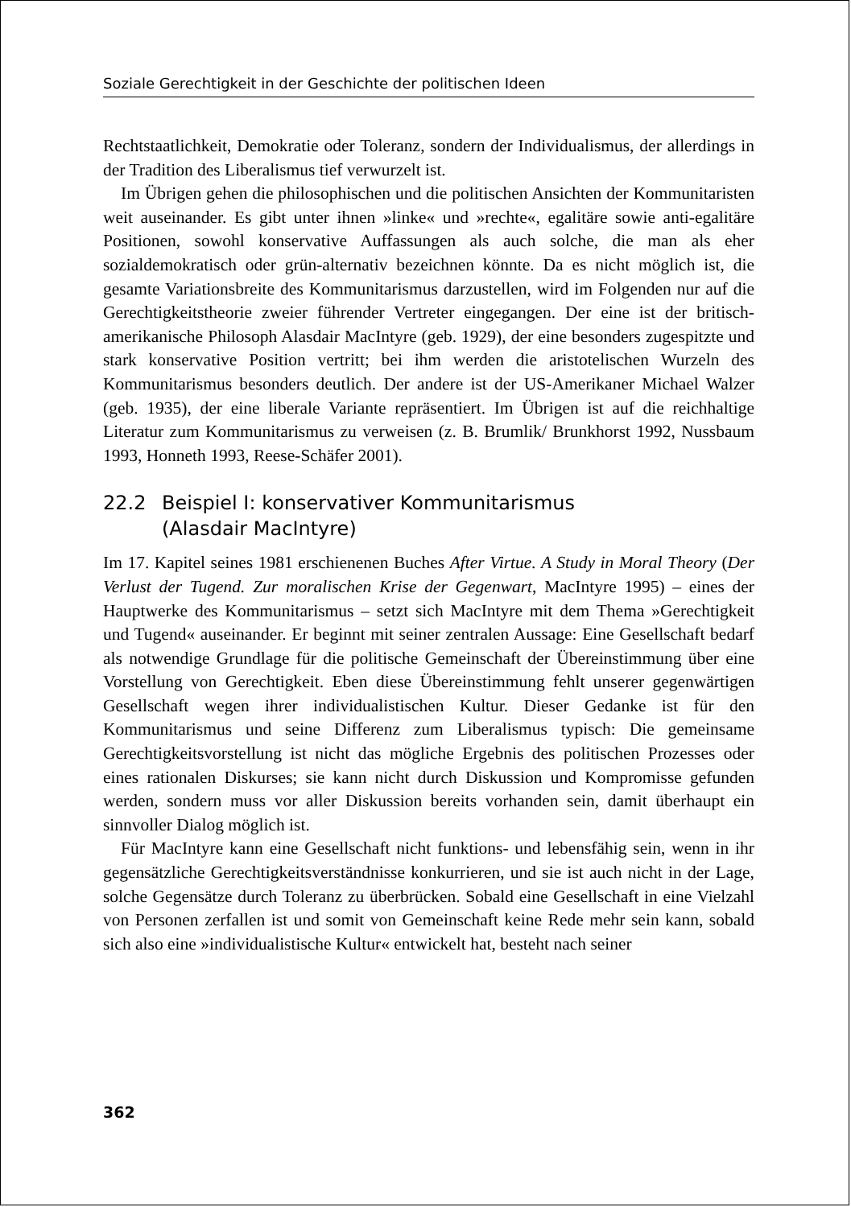Soziale Gerechtigkeit in der Geschichte der politischen Ideen
Rechtstaatlichkeit, Demokratie oder Toleranz, sondern der Individualismus, der allerdings in der Tradition des Liberalismus tief verwurzelt ist.
Im Übrigen gehen die philosophischen und die politischen Ansichten der Kommunitaristen weit auseinander. Es gibt unter ihnen »linke« und »rechte«, egalitäre sowie anti-egalitäre Positionen, sowohl konservative Auffassungen als auch solche, die man als eher sozialdemokratisch oder grün-alternativ bezeichnen könnte. Da es nicht möglich ist, die gesamte Variationsbreite des Kommunitarismus darzustellen, wird im Folgenden nur auf die Gerechtigkeitstheorie zweier führender Vertreter eingegangen. Der eine ist der britisch-amerikanische Philosoph Alasdair MacIntyre (geb. 1929), der eine besonders zugespitzte und stark konservative Position vertritt; bei ihm werden die aristotelischen Wurzeln des Kommunitarismus besonders deutlich. Der andere ist der US-Amerikaner Michael Walzer (geb. 1935), der eine liberale Variante repräsentiert. Im Übrigen ist auf die reichhaltige Literatur zum Kommunitarismus zu verweisen (z. B. Brumlik/ Brunkhorst 1992, Nussbaum 1993, Honneth 1993, Reese-Schäfer 2001).
22.2 Beispiel I: konservativer Kommunitarismus
(Alasdair MacIntyre)
Im 17. Kapitel seines 1981 erschienenen Buches After Virtue. A Study in Moral Theory (Der Verlust der Tugend. Zur moralischen Krise der Gegenwart, MacIntyre 1995) – eines der Hauptwerke des Kommunitarismus – setzt sich MacIntyre mit dem Thema »Gerechtigkeit und Tugend« auseinander. Er beginnt mit seiner zentralen Aussage: Eine Gesellschaft bedarf als notwendige Grundlage für die politische Gemeinschaft der Übereinstimmung über eine Vorstellung von Gerechtigkeit. Eben diese Übereinstimmung fehlt unserer gegenwärtigen Gesellschaft wegen ihrer individualistischen Kultur. Dieser Gedanke ist für den Kommunitarismus und seine Differenz zum Liberalismus typisch: Die gemeinsame Gerechtigkeitsvorstellung ist nicht das mögliche Ergebnis des politischen Prozesses oder eines rationalen Diskurses; sie kann nicht durch Diskussion und Kompromisse gefunden werden, sondern muss vor aller Diskussion bereits vorhanden sein, damit überhaupt ein sinnvoller Dialog möglich ist.
Für MacIntyre kann eine Gesellschaft nicht funktions- und lebensfähig sein, wenn in ihr gegensätzliche Gerechtigkeitsverständnisse konkurrieren, und sie ist auch nicht in der Lage, solche Gegensätze durch Toleranz zu überbrücken. Sobald eine Gesellschaft in eine Vielzahl von Personen zerfallen ist und somit von Gemeinschaft keine Rede mehr sein kann, sobald sich also eine »individualistische Kultur« entwickelt hat, besteht nach seiner
362